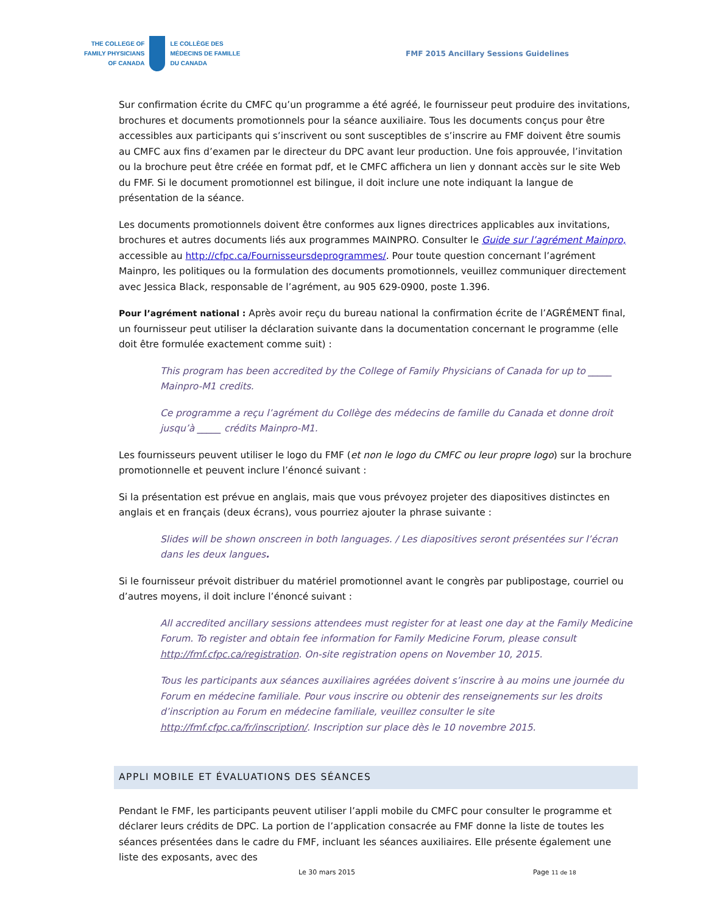THE COLLEGE OF
FAMILY PHYSICIANS
OF CANADA
LE COLLÈGE DES
MÉDECINS DE FAMILLE
DU CANADA
FMF 2015 Ancillary Sessions Guidelines
Sur confirmation écrite du CMFC qu’un programme a été agréé, le fournisseur peut produire des invitations, brochures et documents promotionnels pour la séance auxiliaire. Tous les documents conçus pour être accessibles aux participants qui s’inscrivent ou sont susceptibles de s’inscrire au FMF doivent être soumis au CMFC aux fins d’examen par le directeur du DPC avant leur production. Une fois approuvée, l’invitation ou la brochure peut être créée en format pdf, et le CMFC affichera un lien y donnant accès sur le site Web du FMF. Si le document promotionnel est bilingue, il doit inclure une note indiquant la langue de présentation de la séance.
Les documents promotionnels doivent être conformes aux lignes directrices applicables aux invitations, brochures et autres documents liés aux programmes MAINPRO. Consulter le Guide sur l’agrément Mainpro, accessible au http://cfpc.ca/Fournisseursdeprogrammes/. Pour toute question concernant l’agrément Mainpro, les politiques ou la formulation des documents promotionnels, veuillez communiquer directement avec Jessica Black, responsable de l’agrément, au 905 629-0900, poste 1.396.
Pour l’agrément national : Après avoir reçu du bureau national la confirmation écrite de l’AGRÉMENT final, un fournisseur peut utiliser la déclaration suivante dans la documentation concernant le programme (elle doit être formulée exactement comme suit) :
This program has been accredited by the College of Family Physicians of Canada for up to _____ Mainpro-M1 credits.
Ce programme a reçu l’agrément du Collège des médecins de famille du Canada et donne droit jusqu’à _____ crédits Mainpro-M1.
Les fournisseurs peuvent utiliser le logo du FMF (et non le logo du CMFC ou leur propre logo) sur la brochure promotionnelle et peuvent inclure l’énoncé suivant :
Si la présentation est prévue en anglais, mais que vous prévoyez projeter des diapositives distinctes en anglais et en français (deux écrans), vous pourriez ajouter la phrase suivante :
Slides will be shown onscreen in both languages. / Les diapositives seront présentées sur l’écran dans les deux langues.
Si le fournisseur prévoit distribuer du matériel promotionnel avant le congrès par publipostage, courriel ou d’autres moyens, il doit inclure l’énoncé suivant :
All accredited ancillary sessions attendees must register for at least one day at the Family Medicine Forum. To register and obtain fee information for Family Medicine Forum, please consult http://fmf.cfpc.ca/registration. On-site registration opens on November 10, 2015.
Tous les participants aux séances auxiliaires agréées doivent s’inscrire à au moins une journée du Forum en médecine familiale. Pour vous inscrire ou obtenir des renseignements sur les droits d’inscription au Forum en médecine familiale, veuillez consulter le site http://fmf.cfpc.ca/fr/inscription/. Inscription sur place dès le 10 novembre 2015.
APPLI MOBILE ET ÉVALUATIONS DES SÉANCES
Pendant le FMF, les participants peuvent utiliser l’appli mobile du CMFC pour consulter le programme et déclarer leurs crédits de DPC. La portion de l’application consacrée au FMF donne la liste de toutes les séances présentées dans le cadre du FMF, incluant les séances auxiliaires. Elle présente également une liste des exposants, avec des
Le 30 mars 2015 Page 11 de 18